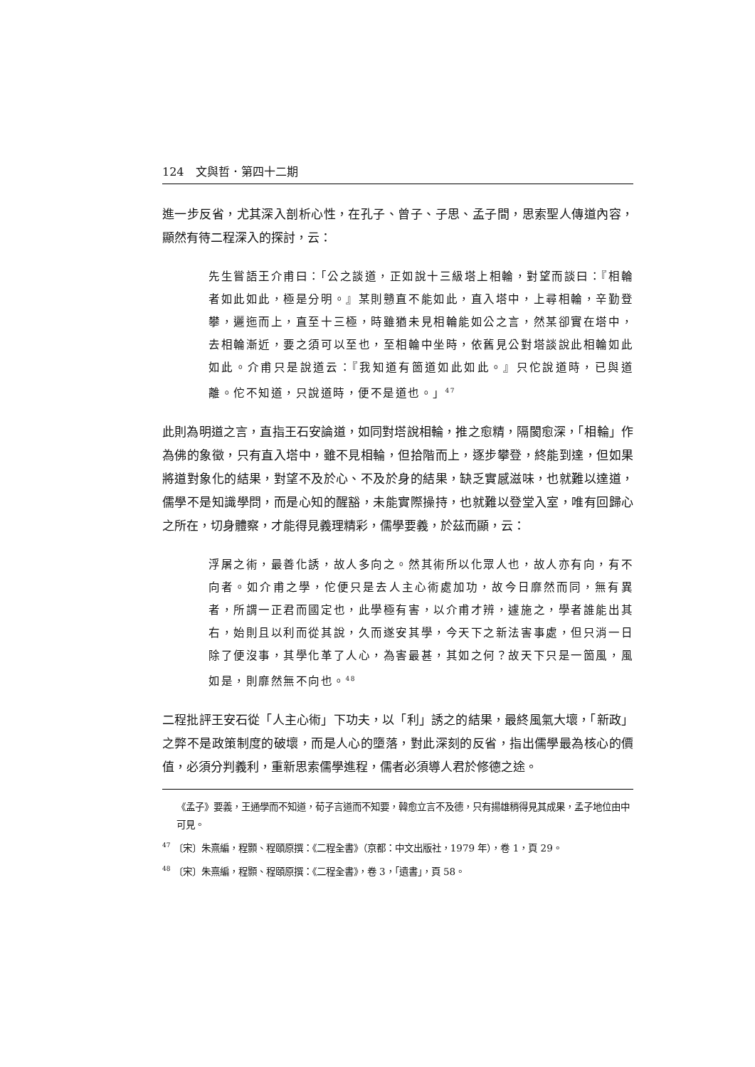124　文與哲．第四十二期
進一步反省，尤其深入剖析心性，在孔子、曾子、子思、孟子間，思索聖人傳道內容，顯然有待二程深入的探討，云：
先生嘗語王介甫曰：「公之談道，正如說十三級塔上相輪，對望而談曰：『相輪者如此如此，極是分明。』某則戇直不能如此，直入塔中，上尋相輪，辛勤登攀，邐迤而上，直至十三極，時雖猶未見相輪能如公之言，然某卻實在塔中，去相輪漸近，要之須可以至也，至相輪中坐時，依舊見公對塔談說此相輪如此如此。介甫只是說道云：『我知道有箇道如此如此。』只佗說道時，已與道離。佗不知道，只說道時，便不是道也。」<sup>47</sup>
此則為明道之言，直指王石安論道，如同對塔說相輪，推之愈精，隔閡愈深，「相輪」作為佛的象徵，只有直入塔中，雖不見相輪，但拾階而上，逐步攀登，終能到達，但如果將道對象化的結果，對望不及於心、不及於身的結果，缺乏實感滋味，也就難以達道，儒學不是知識學問，而是心知的醒豁，未能實際操持，也就難以登堂入室，唯有回歸心之所在，切身體察，才能得見義理精彩，儒學要義，於茲而顯，云：
浮屠之術，最善化誘，故人多向之。然其術所以化眾人也，故人亦有向，有不向者。如介甫之學，佗便只是去人主心術處加功，故今日靡然而同，無有異者，所謂一正君而國定也，此學極有害，以介甫才辨，遽施之，學者誰能出其右，始則且以利而從其說，久而遂安其學，今天下之新法害事處，但只消一日除了便沒事，其學化革了人心，為害最甚，其如之何？故天下只是一箇風，風如是，則靡然無不向也。<sup>48</sup>
二程批評王安石從「人主心術」下功夫，以「利」誘之的結果，最終風氣大壞，「新政」之弊不是政策制度的破壞，而是人心的墮落，對此深刻的反省，指出儒學最為核心的價值，必須分判義利，重新思索儒學進程，儒者必須導人君於修德之途。
《孟子》要義，王通學而不知道，荀子言道而不知要，韓愈立言不及德，只有揚雄稍得見其成果，孟子地位由中可見。
<sup>47</sup> 〔宋〕朱熹編，程顥、程頤原撰：《二程全書》（京都：中文出版社，1979 年），卷 1，頁 29。
<sup>48</sup> 〔宋〕朱熹編，程顥、程頤原撰：《二程全書》，卷 3，「遺書」，頁 58。